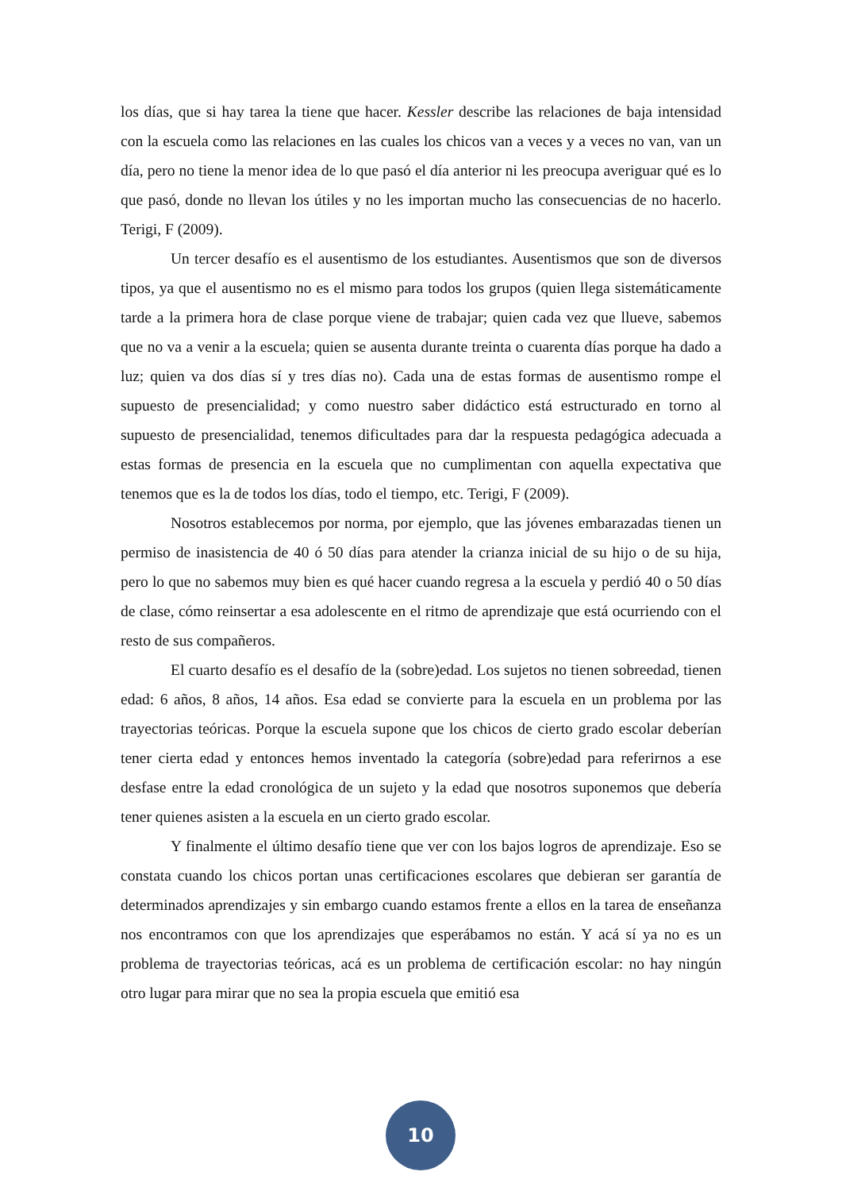los días, que si hay tarea la tiene que hacer. Kessler describe las relaciones de baja intensidad con la escuela como las relaciones en las cuales los chicos van a veces y a veces no van, van un día, pero no tiene la menor idea de lo que pasó el día anterior ni les preocupa averiguar qué es lo que pasó, donde no llevan los útiles y no les importan mucho las consecuencias de no hacerlo. Terigi, F (2009).
Un tercer desafío es el ausentismo de los estudiantes. Ausentismos que son de diversos tipos, ya que el ausentismo no es el mismo para todos los grupos (quien llega sistemáticamente tarde a la primera hora de clase porque viene de trabajar; quien cada vez que llueve, sabemos que no va a venir a la escuela; quien se ausenta durante treinta o cuarenta días porque ha dado a luz; quien va dos días sí y tres días no). Cada una de estas formas de ausentismo rompe el supuesto de presencialidad; y como nuestro saber didáctico está estructurado en torno al supuesto de presencialidad, tenemos dificultades para dar la respuesta pedagógica adecuada a estas formas de presencia en la escuela que no cumplimentan con aquella expectativa que tenemos que es la de todos los días, todo el tiempo, etc. Terigi, F (2009).
Nosotros establecemos por norma, por ejemplo, que las jóvenes embarazadas tienen un permiso de inasistencia de 40 ó 50 días para atender la crianza inicial de su hijo o de su hija, pero lo que no sabemos muy bien es qué hacer cuando regresa a la escuela y perdió 40 o 50 días de clase, cómo reinsertar a esa adolescente en el ritmo de aprendizaje que está ocurriendo con el resto de sus compañeros.
El cuarto desafío es el desafío de la (sobre)edad. Los sujetos no tienen sobreedad, tienen edad: 6 años, 8 años, 14 años. Esa edad se convierte para la escuela en un problema por las trayectorias teóricas. Porque la escuela supone que los chicos de cierto grado escolar deberían tener cierta edad y entonces hemos inventado la categoría (sobre)edad para referirnos a ese desfase entre la edad cronológica de un sujeto y la edad que nosotros suponemos que debería tener quienes asisten a la escuela en un cierto grado escolar.
Y finalmente el último desafío tiene que ver con los bajos logros de aprendizaje. Eso se constata cuando los chicos portan unas certificaciones escolares que debieran ser garantía de determinados aprendizajes y sin embargo cuando estamos frente a ellos en la tarea de enseñanza nos encontramos con que los aprendizajes que esperábamos no están. Y acá sí ya no es un problema de trayectorias teóricas, acá es un problema de certificación escolar: no hay ningún otro lugar para mirar que no sea la propia escuela que emitió esa
10